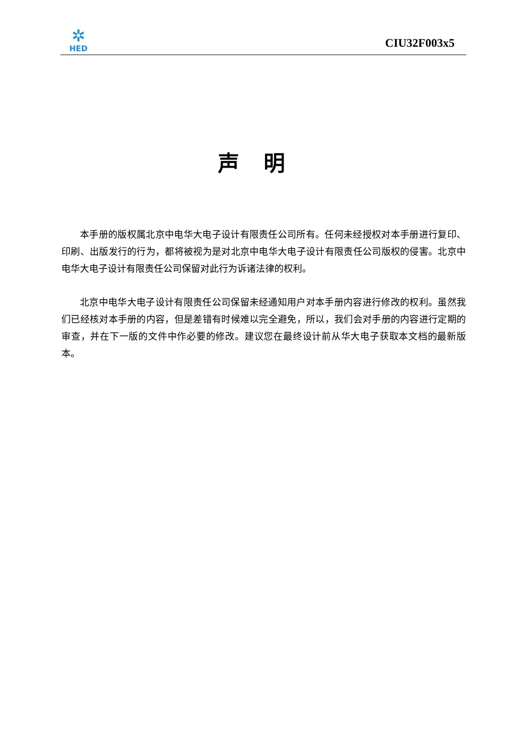✲
HED
CIU32F003x5
声明
本手册的版权属北京中电华大电子设计有限责任公司所有。任何未经授权对本手册进行复印、印刷、出版发行的行为，都将被视为是对北京中电华大电子设计有限责任公司版权的侵害。北京中电华大电子设计有限责任公司保留对此行为诉诸法律的权利。
北京中电华大电子设计有限责任公司保留未经通知用户对本手册内容进行修改的权利。虽然我们已经核对本手册的内容，但是差错有时候难以完全避免，所以，我们会对手册的内容进行定期的审查，并在下一版的文件中作必要的修改。建议您在最终设计前从华大电子获取本文档的最新版本。